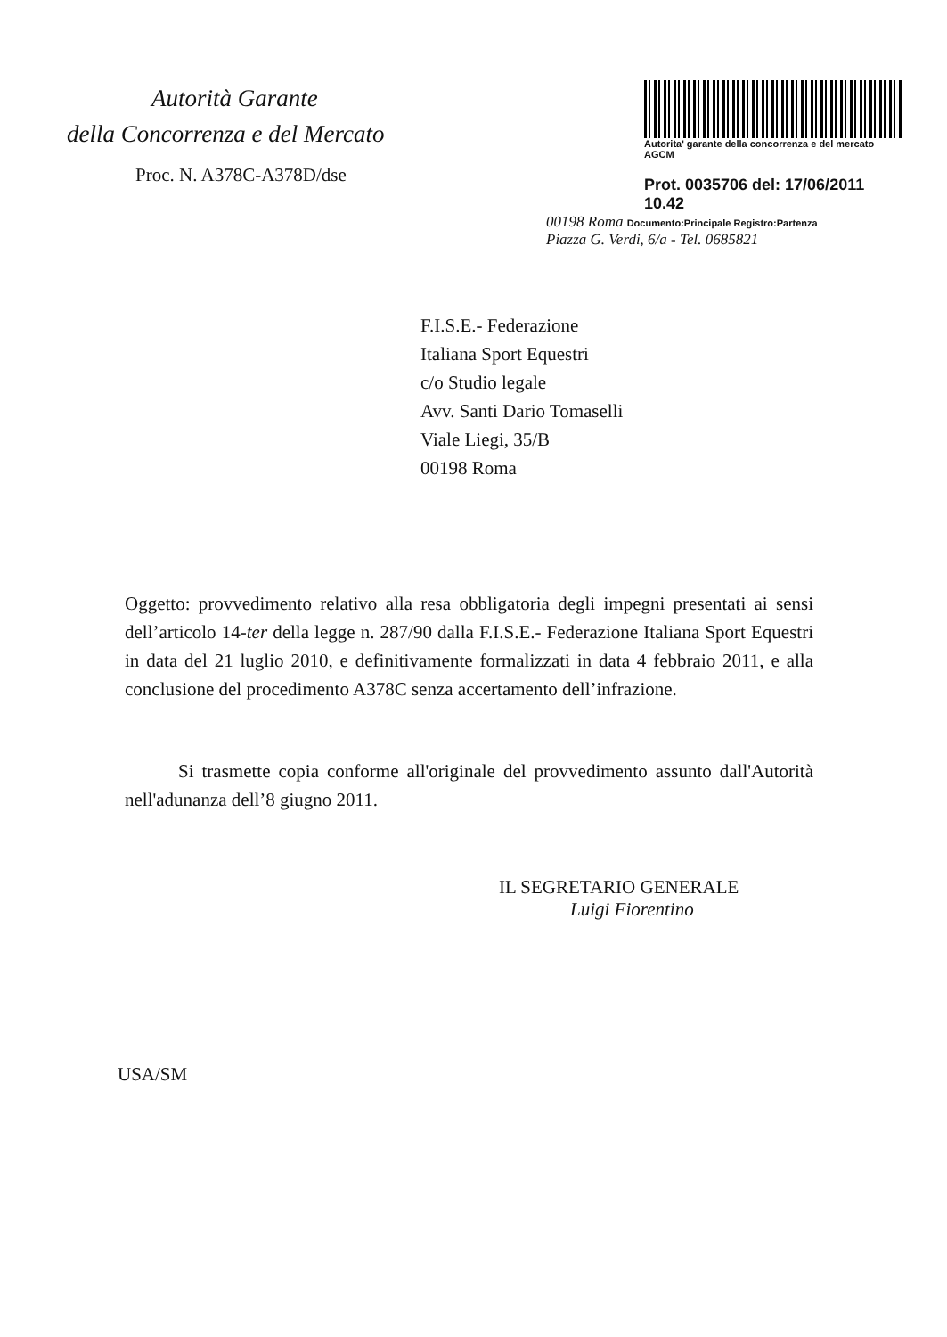Autorità Garante
della Concorrenza e del Mercato
Autorita' garante della concorrenza e del mercato
AGCM
Prot. 0035706 del: 17/06/2011 10.42
00198 Roma Documento:Principale Registro:Partenza
Piazza G. Verdi, 6/a - Tel. 0685821
Proc. N. A378C-A378D/dse
F.I.S.E.- Federazione
Italiana Sport Equestri
c/o Studio legale
Avv. Santi Dario Tomaselli
Viale Liegi, 35/B
00198 Roma
Oggetto: provvedimento relativo alla resa obbligatoria degli impegni presentati ai sensi dell’articolo 14-ter della legge n. 287/90 dalla F.I.S.E.- Federazione Italiana Sport Equestri in data del 21 luglio 2010, e definitivamente formalizzati in data 4 febbraio 2011, e alla conclusione del procedimento A378C senza accertamento dell’infrazione.
Si trasmette copia conforme all'originale del provvedimento assunto dall'Autorità nell'adunanza dell’8 giugno 2011.
IL SEGRETARIO GENERALE
Luigi Fiorentino
USA/SM